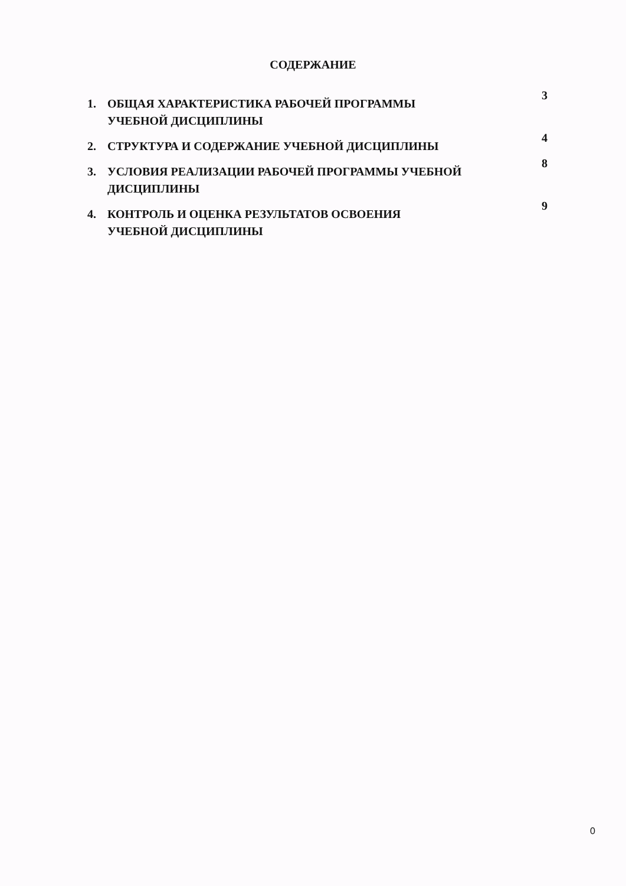СОДЕРЖАНИЕ
| 1. | ОБЩАЯ ХАРАКТЕРИСТИКА РАБОЧЕЙ ПРОГРАММЫ УЧЕБНОЙ ДИСЦИПЛИНЫ | 3 |
| 2. | СТРУКТУРА И СОДЕРЖАНИЕ УЧЕБНОЙ ДИСЦИПЛИНЫ | 4 |
| 3. | УСЛОВИЯ РЕАЛИЗАЦИИ РАБОЧЕЙ ПРОГРАММЫ УЧЕБНОЙ ДИСЦИПЛИНЫ | 8 |
| 4. | КОНТРОЛЬ И ОЦЕНКА РЕЗУЛЬТАТОВ ОСВОЕНИЯ УЧЕБНОЙ ДИСЦИПЛИНЫ | 9 |
0